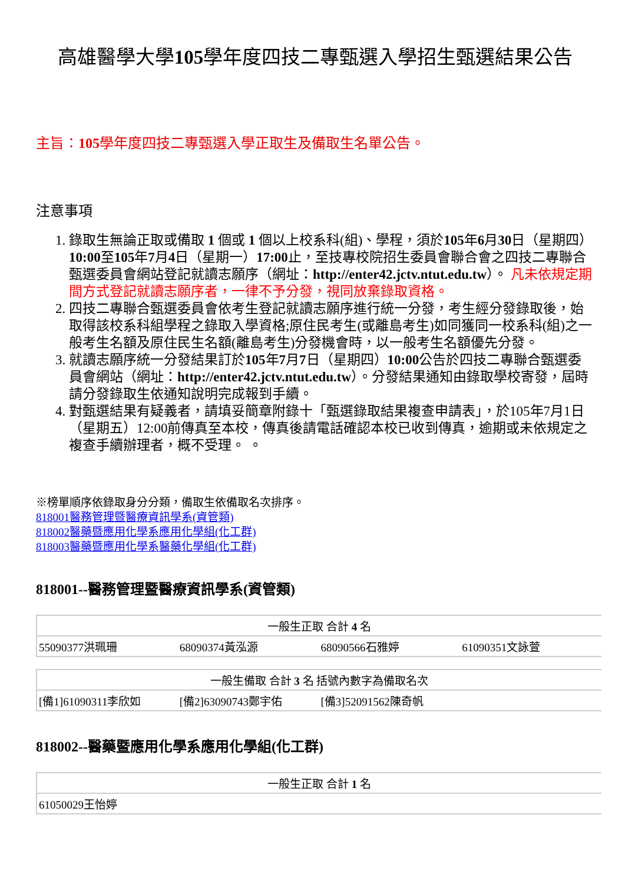高雄醫學大學105學年度四技二專甄選入學招生甄選結果公告
主旨：105學年度四技二專甄選入學正取生及備取生名單公告。
注意事項
1. 錄取生無論正取或備取 1 個或 1 個以上校系科(組)、學程，須於105年6月30日（星期四）10:00至105年7月4日（星期一）17:00止，至技專校院招生委員會聯合會之四技二專聯合甄選委員會網站登記就讀志願序（網址：http://enter42.jctv.ntut.edu.tw）。 凡未依規定期間方式登記就讀志願序者，一律不予分發，視同放棄錄取資格。
2. 四技二專聯合甄選委員會依考生登記就讀志願序進行統一分發，考生經分發錄取後，始取得該校系科組學程之錄取入學資格;原住民考生(或離島考生)如同獲同一校系科(組)之一般考生名額及原住民生名額(離島考生)分發機會時，以一般考生名額優先分發。
3. 就讀志願序統一分發結果訂於105年7月7日（星期四）10:00公告於四技二專聯合甄選委員會網站（網址：http://enter42.jctv.ntut.edu.tw）。分發結果通知由錄取學校寄發，屆時請分發錄取生依通知說明完成報到手續。
4. 對甄選結果有疑義者，請填妥簡章附錄十「甄選錄取結果複查申請表」，於105年7月1日（星期五）12:00前傳真至本校，傳真後請電話確認本校已收到傳真，逾期或未依規定之複查手續辦理者，概不受理。 。
※榜單順序依錄取身分分類，備取生依備取名次排序。
818001醫務管理暨醫療資訊學系(資管類)
818002醫藥暨應用化學系應用化學組(化工群)
818003醫藥暨應用化學系醫藥化學組(化工群)
818001--醫務管理暨醫療資訊學系(資管類)
| 一般生正取 合計 4 名 | | | |
| 55090377洪珮珊 | 68090374黃泓源 | 68090566石雅婷 | 61090351文詠萱 |
| 一般生備取 合計 3 名 括號內數字為備取名次 | | | |
| [備1]61090311李欣如 | [備2]63090743鄭宇佑 | [備3]52091562陳奇帆 | |
818002--醫藥暨應用化學系應用化學組(化工群)
| 一般生正取 合計 1 名 |
| 61050029王怡婷 |